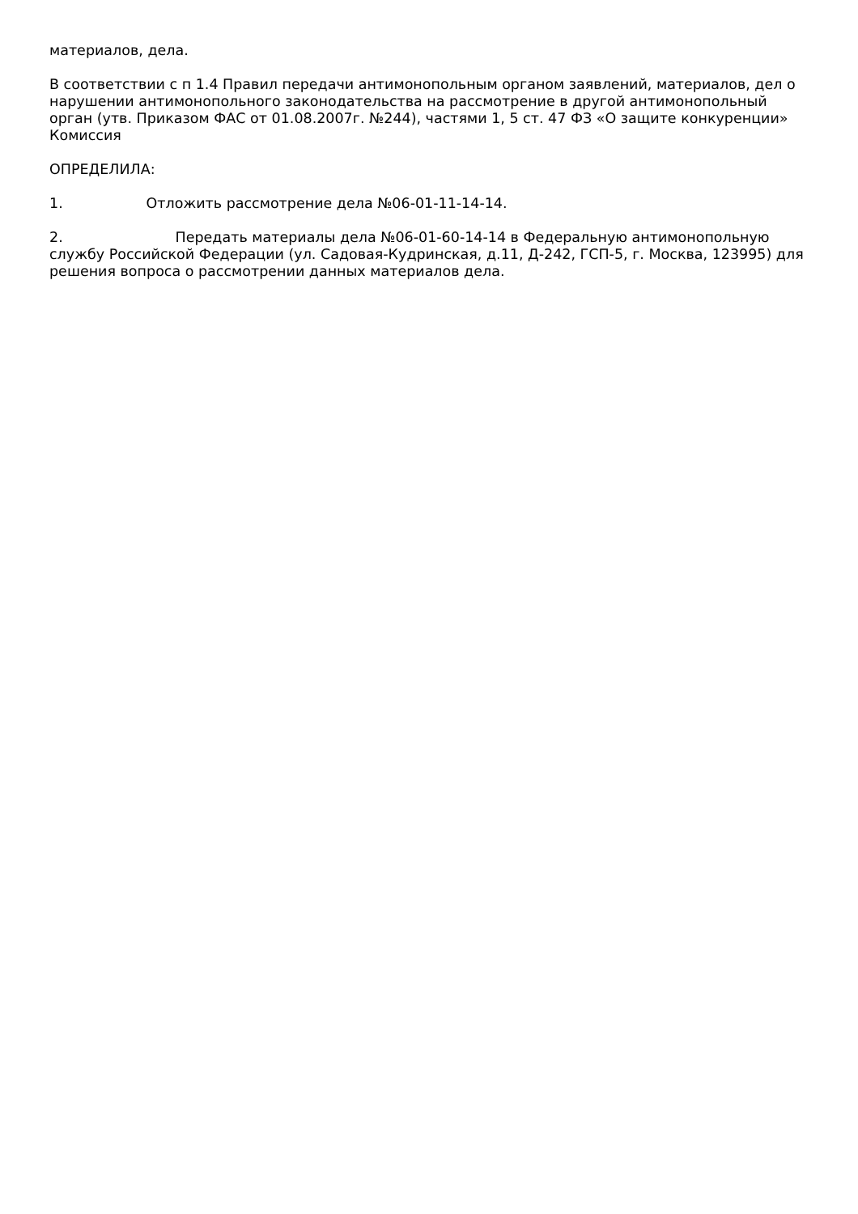материалов, дела.
В соответствии с п 1.4 Правил передачи антимонопольным органом заявлений, материалов, дел о нарушении антимонопольного законодательства на рассмотрение в другой антимонопольный орган (утв. Приказом ФАС от 01.08.2007г. №244), частями 1, 5 ст. 47 ФЗ «О защите конкуренции» Комиссия
ОПРЕДЕЛИЛА:
1. Отложить рассмотрение дела №06-01-11-14-14.
2. Передать материалы дела №06-01-60-14-14 в Федеральную антимонопольную службу Российской Федерации (ул. Садовая-Кудринская, д.11, Д-242, ГСП-5, г. Москва, 123995) для решения вопроса о рассмотрении данных материалов дела.